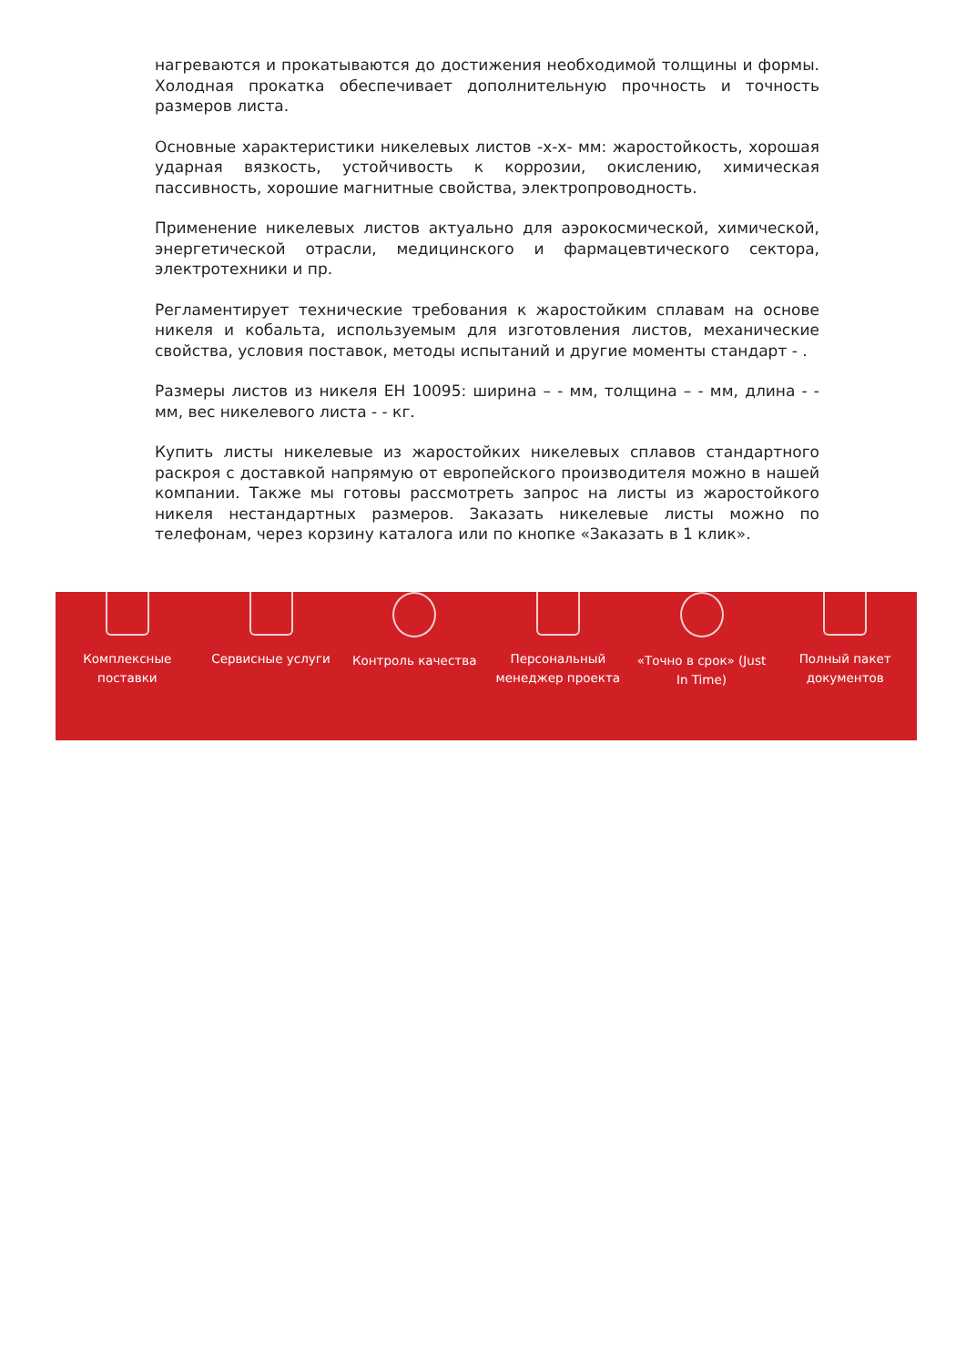нагреваются и прокатываются до достижения необходимой толщины и формы. Холодная прокатка обеспечивает дополнительную прочность и точность размеров листа.
Основные характеристики никелевых листов -х-х- мм: жаростойкость, хорошая ударная вязкость, устойчивость к коррозии, окислению, химическая пассивность, хорошие магнитные свойства, электропроводность.
Применение никелевых листов актуально для аэрокосмической, химической, энергетической отрасли, медицинского и фармацевтического сектора, электротехники и пр.
Регламентирует технические требования к жаростойким сплавам на основе никеля и кобальта, используемым для изготовления листов, механические свойства, условия поставок, методы испытаний и другие моменты стандарт - .
Размеры листов из никеля ЕН 10095: ширина – - мм, толщина – - мм, длина - - мм, вес никелевого листа - - кг.
Купить листы никелевые из жаростойких никелевых сплавов стандартного раскроя с доставкой напрямую от европейского производителя можно в нашей компании. Также мы готовы рассмотреть запрос на листы из жаростойкого никеля нестандартных размеров. Заказать никелевые листы можно по телефонам, через корзину каталога или по кнопке «Заказать в 1 клик».
Комплексные
поставки
Сервисные услуги Контроль качества Персональный
менеджер проекта
«Точно в срок» (Just
In Time)
Полный пакет
документов